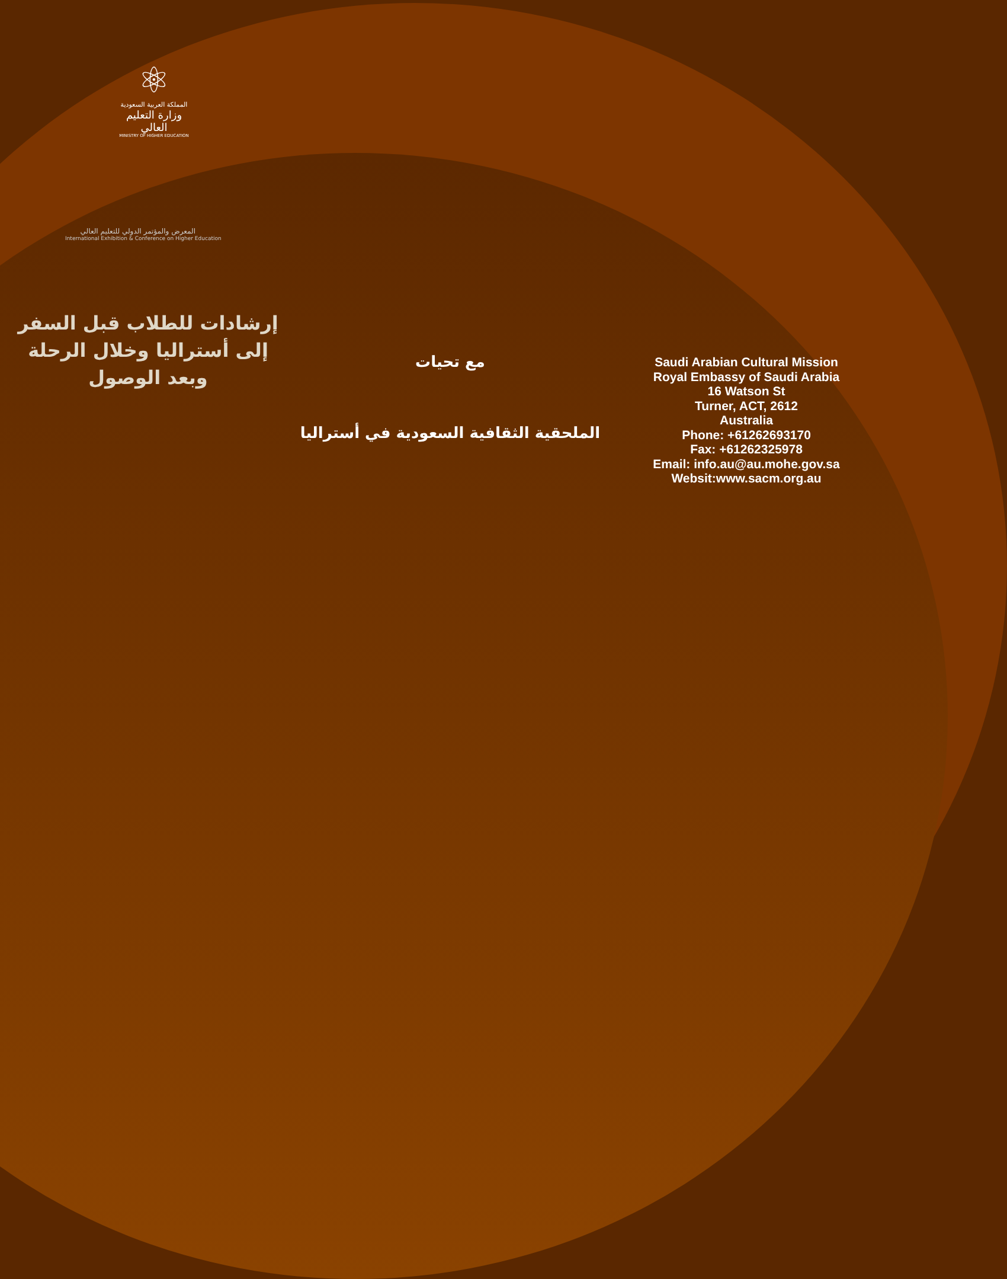⚛
المملكة العربية السعودية
وزارة التعليم العالي
MINISTRY OF HIGHER EDUCATION
المعرض والمؤتمر الدولي للتعليم العالي
International Exhibition & Conference on Higher Education
إرشادات للطلاب قبل السفر
إلى أستراليا وخلال الرحلة
وبعد الوصول
مع تحيات
الملحقية الثقافية السعودية في أستراليا
Saudi Arabian Cultural Mission
Royal Embassy of Saudi Arabia
16 Watson St
Turner, ACT, 2612
Australia
Phone: +61262693170
Fax: +61262325978
Email: info.au@au.mohe.gov.sa
Websit:www.sacm.org.au